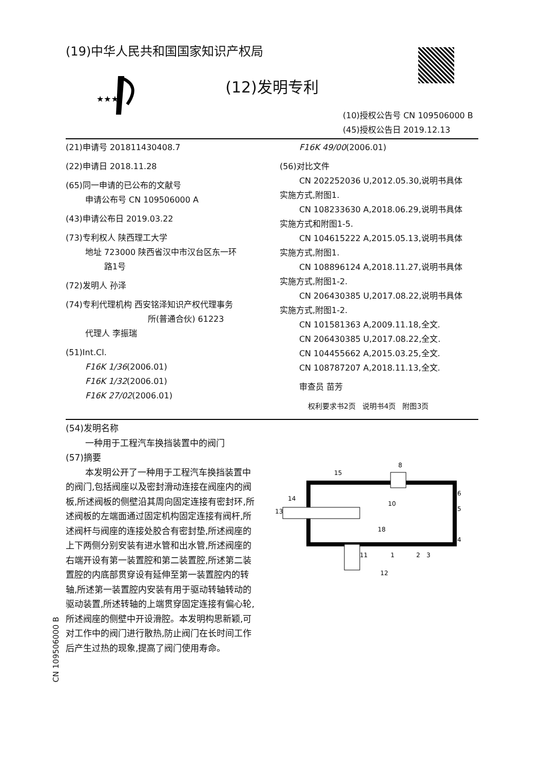(19)中华人民共和国国家知识产权局
★★★
(12)发明专利
(10)授权公告号 CN 109506000 B
(45)授权公告日 2019.12.13
(21)申请号 201811430408.7
(22)申请日 2018.11.28
(65)同一申请的已公布的文献号
申请公布号 CN 109506000 A
(43)申请公布日 2019.03.22
(73)专利权人 陕西理工大学
地址 723000 陕西省汉中市汉台区东一环
路1号
(72)发明人 孙泽
(74)专利代理机构 西安铭泽知识产权代理事务
所(普通合伙) 61223
代理人 李振瑞
(51)Int.Cl.
F16K 1/36(2006.01)
F16K 1/32(2006.01)
F16K 27/02(2006.01)
F16K 49/00(2006.01)
(56)对比文件
CN 202252036 U,2012.05.30,说明书具体
实施方式,附图1.
CN 108233630 A,2018.06.29,说明书具体
实施方式和附图1-5.
CN 104615222 A,2015.05.13,说明书具体
实施方式,附图1.
CN 108896124 A,2018.11.27,说明书具体
实施方式,附图1-2.
CN 206430385 U,2017.08.22,说明书具体
实施方式,附图1-2.
CN 101581363 A,2009.11.18,全文.
CN 206430385 U,2017.08.22,全文.
CN 104455662 A,2015.03.25,全文.
CN 108787207 A,2018.11.13,全文.
审查员 苗芳
权利要求书2页 说明书4页 附图3页
(54)发明名称
一种用于工程汽车换挡装置中的阀门
(57)摘要
本发明公开了一种用于工程汽车换挡装置中的阀门,包括阀座以及密封滑动连接在阀座内的阀板,所述阀板的侧壁沿其周向固定连接有密封环,所述阀板的左端面通过固定机构固定连接有阀杆,所述阀杆与阀座的连接处胶合有密封垫,所述阀座的上下两侧分别安装有进水管和出水管,所述阀座的右端开设有第一装置腔和第二装置腔,所述第二装置腔的内底部贯穿设有延伸至第一装置腔内的转轴,所述第一装置腔内安装有用于驱动转轴转动的驱动装置,所述转轴的上端贯穿固定连接有偏心轮,所述阀座的侧壁中开设滑腔。本发明构思新颖,可对工作中的阀门进行散热,防止阀门在长时间工作后产生过热的现象,提高了阀门使用寿命。
8
15
13
14
6
5
4
12
1
2
3
10
18
11
CN 109506000 B